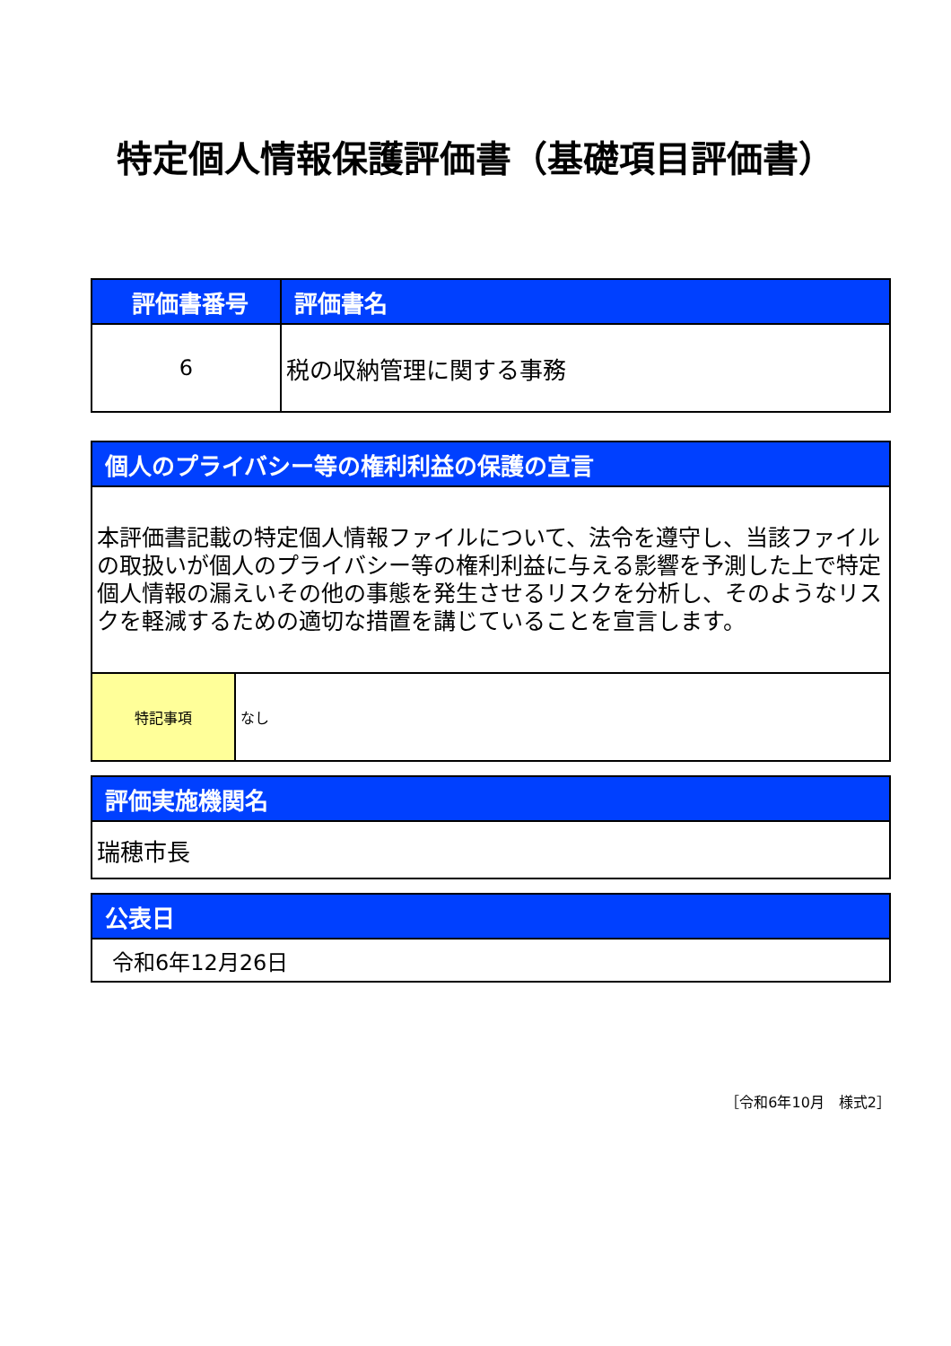特定個人情報保護評価書（基礎項目評価書）
| 評価書番号 | 評価書名 |
| --- | --- |
| 6 | 税の収納管理に関する事務 |
| 個人のプライバシー等の権利利益の保護の宣言 | |
| --- | --- |
| 本評価書記載の特定個人情報ファイルについて、法令を遵守し、当該ファイルの取扱いが個人のプライバシー等の権利利益に与える影響を予測した上で特定個人情報の漏えいその他の事態を発生させるリスクを分析し、そのようなリスクを軽減するための適切な措置を講じていることを宣言します。 | |
| 特記事項 | なし |
| 評価実施機関名 |
| --- |
| 瑞穂市長 |
| 公表日 |
| --- |
| 令和6年12月26日 |
［令和6年10月　様式2］